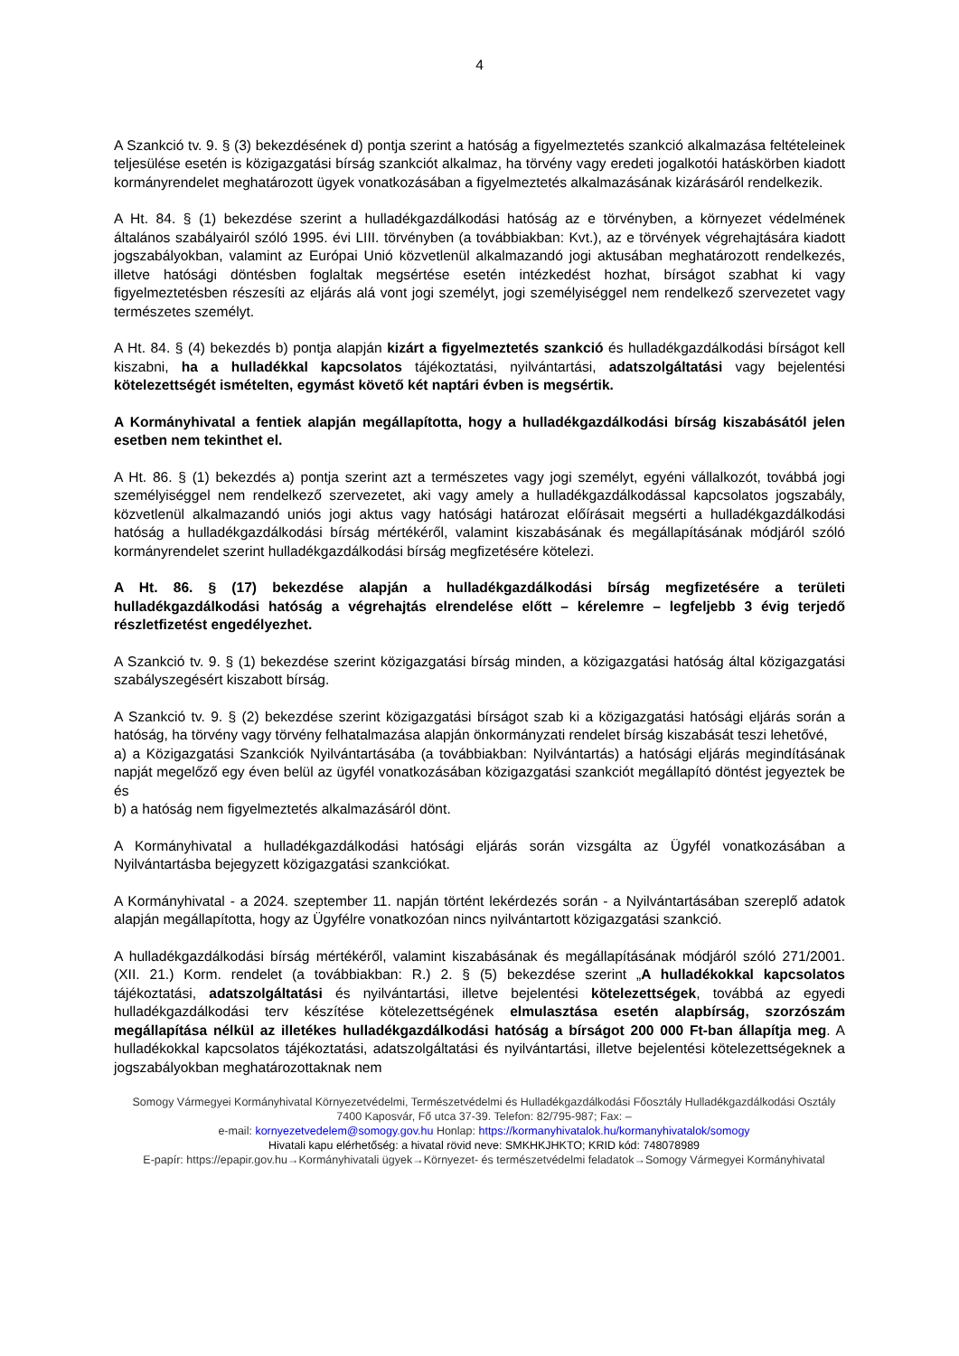4
A Szankció tv. 9. § (3) bekezdésének d) pontja szerint a hatóság a figyelmeztetés szankció alkalmazása feltételeinek teljesülése esetén is közigazgatási bírság szankciót alkalmaz, ha törvény vagy eredeti jogalkotói hatáskörben kiadott kormányrendelet meghatározott ügyek vonatkozásában a figyelmeztetés alkalmazásának kizárásáról rendelkezik.
A Ht. 84. § (1) bekezdése szerint a hulladékgazdálkodási hatóság az e törvényben, a környezet védelmének általános szabályairól szóló 1995. évi LIII. törvényben (a továbbiakban: Kvt.), az e törvények végrehajtására kiadott jogszabályokban, valamint az Európai Unió közvetlenül alkalmazandó jogi aktusában meghatározott rendelkezés, illetve hatósági döntésben foglaltak megsértése esetén intézkedést hozhat, bírságot szabhat ki vagy figyelmeztetésben részesíti az eljárás alá vont jogi személyt, jogi személyiséggel nem rendelkező szervezetet vagy természetes személyt.
A Ht. 84. § (4) bekezdés b) pontja alapján kizárt a figyelmeztetés szankció és hulladékgazdálkodási bírságot kell kiszabni, ha a hulladékkal kapcsolatos tájékoztatási, nyilvántartási, adatszolgáltatási vagy bejelentési kötelezettségét ismételten, egymást követő két naptári évben is megsértik.
A Kormányhivatal a fentiek alapján megállapította, hogy a hulladékgazdálkodási bírság kiszabásától jelen esetben nem tekinthet el.
A Ht. 86. § (1) bekezdés a) pontja szerint azt a természetes vagy jogi személyt, egyéni vállalkozót, továbbá jogi személyiséggel nem rendelkező szervezetet, aki vagy amely a hulladékgazdálkodással kapcsolatos jogszabály, közvetlenül alkalmazandó uniós jogi aktus vagy hatósági határozat előírásait megsérti a hulladékgazdálkodási hatóság a hulladékgazdálkodási bírság mértékéről, valamint kiszabásának és megállapításának módjáról szóló kormányrendelet szerint hulladékgazdálkodási bírság megfizetésére kötelezi.
A Ht. 86. § (17) bekezdése alapján a hulladékgazdálkodási bírság megfizetésére a területi hulladékgazdálkodási hatóság a végrehajtás elrendelése előtt – kérelemre – legfeljebb 3 évig terjedő részletfizetést engedélyezhet.
A Szankció tv. 9. § (1) bekezdése szerint közigazgatási bírság minden, a közigazgatási hatóság által közigazgatási szabályszegésért kiszabott bírság.
A Szankció tv. 9. § (2) bekezdése szerint közigazgatási bírságot szab ki a közigazgatási hatósági eljárás során a hatóság, ha törvény vagy törvény felhatalmazása alapján önkormányzati rendelet bírság kiszabását teszi lehetővé,
a) a Közigazgatási Szankciók Nyilvántartásába (a továbbiakban: Nyilvántartás) a hatósági eljárás megindításának napját megelőző egy éven belül az ügyfél vonatkozásában közigazgatási szankciót megállapító döntést jegyeztek be és
b) a hatóság nem figyelmeztetés alkalmazásáról dönt.
A Kormányhivatal a hulladékgazdálkodási hatósági eljárás során vizsgálta az Ügyfél vonatkozásában a Nyilvántartásba bejegyzett közigazgatási szankciókat.
A Kormányhivatal - a 2024. szeptember 11. napján történt lekérdezés során - a Nyilvántartásában szereplő adatok alapján megállapította, hogy az Ügyfélre vonatkozóan nincs nyilvántartott közigazgatási szankció.
A hulladékgazdálkodási bírság mértékéről, valamint kiszabásának és megállapításának módjáról szóló 271/2001. (XII. 21.) Korm. rendelet (a továbbiakban: R.) 2. § (5) bekezdése szerint „A hulladékokkal kapcsolatos tájékoztatási, adatszolgáltatási és nyilvántartási, illetve bejelentési kötelezettségek, továbbá az egyedi hulladékgazdálkodási terv készítése kötelezettségének elmulasztása esetén alapbírság, szorzószám megállapítása nélkül az illetékes hulladékgazdálkodási hatóság a bírságot 200 000 Ft-ban állapítja meg. A hulladékokkal kapcsolatos tájékoztatási, adatszolgáltatási és nyilvántartási, illetve bejelentési kötelezettségeknek a jogszabályokban meghatározottaknak nem
Somogy Vármegyei Kormányhivatal Környezetvédelmi, Természetvédelmi és Hulladékgazdálkodási Főosztály Hulladékgazdálkodási Osztály
7400 Kaposvár, Fő utca 37-39. Telefon: 82/795-987; Fax: –
e-mail: kornyezetvedelem@somogy.gov.hu Honlap: https://kormanyhivatalok.hu/kormanyhivatalok/somogy
Hivatali kapu elérhetőség: a hivatal rövid neve: SMKHKJHKTO; KRID kód: 748078989
E-papír: https://epapir.gov.hu→Kormányhivatali ügyek→Környezet- és természetvédelmi feladatok→Somogy Vármegyei Kormányhivatal